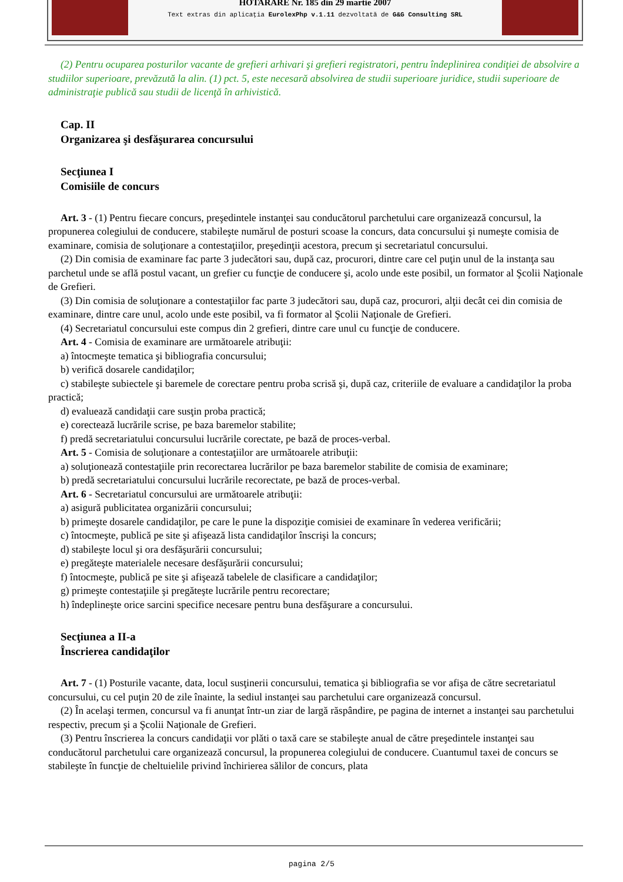HOTARARE Nr. 185 din 29 martie 2007
Text extras din aplicaţia EurolexPhp v.1.11 dezvoltată de G&G Consulting SRL
(2) Pentru ocuparea posturilor vacante de grefieri arhivari şi grefieri registratori, pentru îndeplinirea condiţiei de absolvire a studiilor superioare, prevăzută la alin. (1) pct. 5, este necesară absolvirea de studii superioare juridice, studii superioare de administraţie publică sau studii de licenţă în arhivistică.
Cap. II
Organizarea şi desfăşurarea concursului
Secţiunea I
Comisiile de concurs
Art. 3 - (1) Pentru fiecare concurs, preşedintele instanţei sau conducătorul parchetului care organizează concursul, la propunerea colegiului de conducere, stabileşte numărul de posturi scoase la concurs, data concursului şi numeşte comisia de examinare, comisia de soluţionare a contestaţiilor, preşedinţii acestora, precum şi secretariatul concursului.
(2) Din comisia de examinare fac parte 3 judecători sau, după caz, procurori, dintre care cel puţin unul de la instanţa sau parchetul unde se află postul vacant, un grefier cu funcţie de conducere şi, acolo unde este posibil, un formator al Şcolii Naţionale de Grefieri.
(3) Din comisia de soluţionare a contestaţiilor fac parte 3 judecători sau, după caz, procurori, alţii decât cei din comisia de examinare, dintre care unul, acolo unde este posibil, va fi formator al Şcolii Naţionale de Grefieri.
(4) Secretariatul concursului este compus din 2 grefieri, dintre care unul cu funcţie de conducere.
Art. 4 - Comisia de examinare are următoarele atribuţii:
a) întocmeşte tematica şi bibliografia concursului;
b) verifică dosarele candidaţilor;
c) stabileşte subiectele şi baremele de corectare pentru proba scrisă şi, după caz, criteriile de evaluare a candidaţilor la proba practică;
d) evaluează candidaţii care susţin proba practică;
e) corectează lucrările scrise, pe baza baremelor stabilite;
f) predă secretariatului concursului lucrările corectate, pe bază de proces-verbal.
Art. 5 - Comisia de soluţionare a contestaţiilor are următoarele atribuţii:
a) soluţionează contestaţiile prin recorectarea lucrărilor pe baza baremelor stabilite de comisia de examinare;
b) predă secretariatului concursului lucrările recorectate, pe bază de proces-verbal.
Art. 6 - Secretariatul concursului are următoarele atribuţii:
a) asigură publicitatea organizării concursului;
b) primeşte dosarele candidaţilor, pe care le pune la dispoziţie comisiei de examinare în vederea verificării;
c) întocmeşte, publică pe site şi afişează lista candidaţilor înscrişi la concurs;
d) stabileşte locul şi ora desfăşurării concursului;
e) pregăteşte materialele necesare desfăşurării concursului;
f) întocmeşte, publică pe site şi afişează tabelele de clasificare a candidaţilor;
g) primeşte contestaţiile şi pregăteşte lucrările pentru recorectare;
h) îndeplineşte orice sarcini specifice necesare pentru buna desfăşurare a concursului.
Secţiunea a II-a
Înscrierea candidaţilor
Art. 7 - (1) Posturile vacante, data, locul susţinerii concursului, tematica şi bibliografia se vor afişa de către secretariatul concursului, cu cel puţin 20 de zile înainte, la sediul instanţei sau parchetului care organizează concursul.
(2) În acelaşi termen, concursul va fi anunţat într-un ziar de largă răspândire, pe pagina de internet a instanţei sau parchetului respectiv, precum şi a Şcolii Naţionale de Grefieri.
(3) Pentru înscrierea la concurs candidaţii vor plăti o taxă care se stabileşte anual de către preşedintele instanţei sau conducătorul parchetului care organizează concursul, la propunerea colegiului de conducere. Cuantumul taxei de concurs se stabileşte în funcţie de cheltuielile privind închirierea sălilor de concurs, plata
pagina 2/5